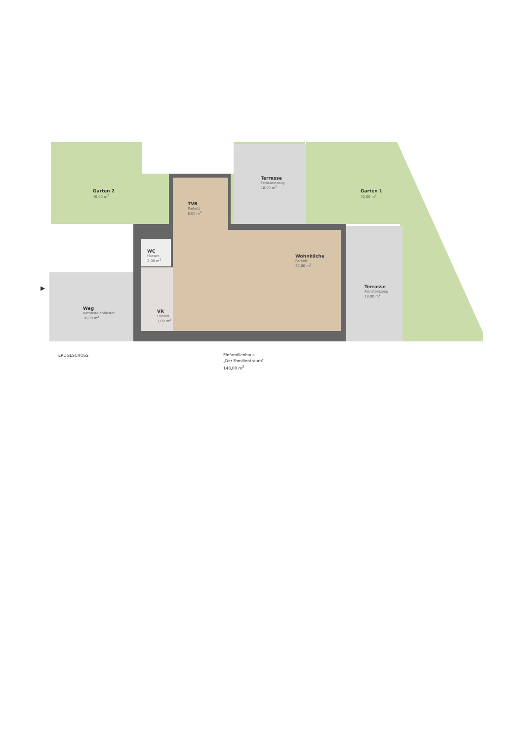Garten 2
40,00 m<sup>2</sup>
Terrasse
Feinsteinzeug
18,00 m<sup>2</sup>
Garten 1
42,00 m<sup>2</sup>
TVB
Parkett
8,00 m<sup>2</sup>
WC
Fliesen
2,00 m<sup>2</sup>
Wohnküche
Parkett
37,00 m<sup>2</sup>
Terrasse
Feinsteinzeug
18,00 m<sup>2</sup>
Weg
Betonsteinpflaster
18,00 m<sup>2</sup>
VR
Fliesen
7,00 m<sup>2</sup>
▶
ERDGESCHOSS
Einfamilienhaus
„Der Familientraum"
148,00 m<sup>2</sup>